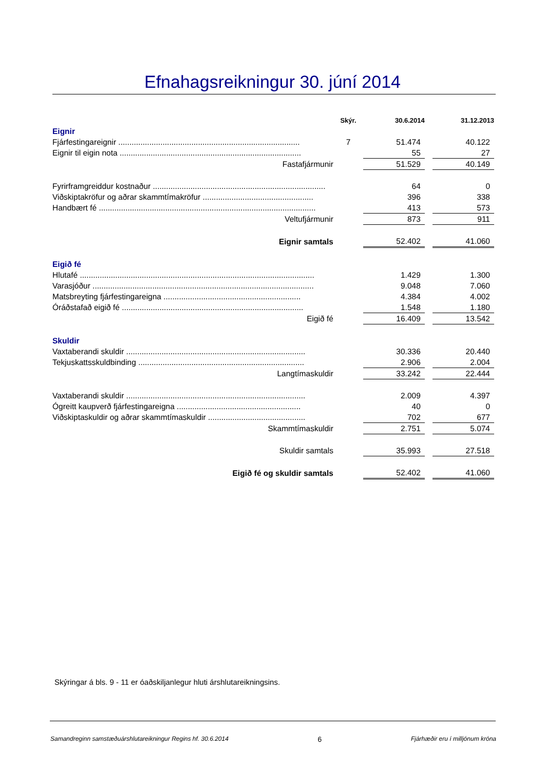Efnahagsreikningur 30. júní 2014
| | Skýr. | 30.6.2014 | | 31.12.2013 |
| --- | --- | --- | --- | --- |
| Eignir | | | | |
| Fjárfestingareignir .................................................................................. | 7 | 51.474 | | 40.122 |
| Eignir til eigin nota .................................................................................. | | 55 | | 27 |
| Fastafjármunir | | 51.529 | | 40.149 |
| Fyrirframgreiddur kostnaður .............................................................................. | | 64 | | 0 |
| Viðskiptakröfur og aðrar skammtímakröfur .................................................. | | 396 | | 338 |
| Handbært fé .................................................................................................. | | 413 | | 573 |
| Veltufjármunir | | 873 | | 911 |
| Eignir samtals | | 52.402 | | 41.060 |
| Eigið fé | | | | |
| Hlutafé .......................................................................................................... | | 1.429 | | 1.300 |
| Varasjóður .................................................................................................... | | 9.048 | | 7.060 |
| Matsbreyting fjárfestingareigna .............................................................. | | 4.384 | | 4.002 |
| Óráðstafað eigið fé .................................................................................. | | 1.548 | | 1.180 |
| Eigið fé | | 16.409 | | 13.542 |
| Skuldir | | | | |
| Vaxtaberandi skuldir ................................................................................. | | 30.336 | | 20.440 |
| Tekjuskattsskuldbinding ........................................................................... | | 2.906 | | 2.004 |
| Langtímaskuldir | | 33.242 | | 22.444 |
| Vaxtaberandi skuldir ................................................................................. | | 2.009 | | 4.397 |
| Ógreitt kaupverð fjárfestingareigna ........................................................ | | 40 | | 0 |
| Viðskiptaskuldir og aðrar skammtímaskuldir ............................................ | | 702 | | 677 |
| Skammtímaskuldir | | 2.751 | | 5.074 |
| Skuldir samtals | | 35.993 | | 27.518 |
| Eigið fé og skuldir samtals | | 52.402 | | 41.060 |
Skýringar á bls. 9 - 11 er óaðskiljanlegur hluti árshlutareikningsins.
Samandreginn samstæðuárshlutareikningur Regins hf. 30.6.2014 6 Fjárhæðir eru í milljónum króna